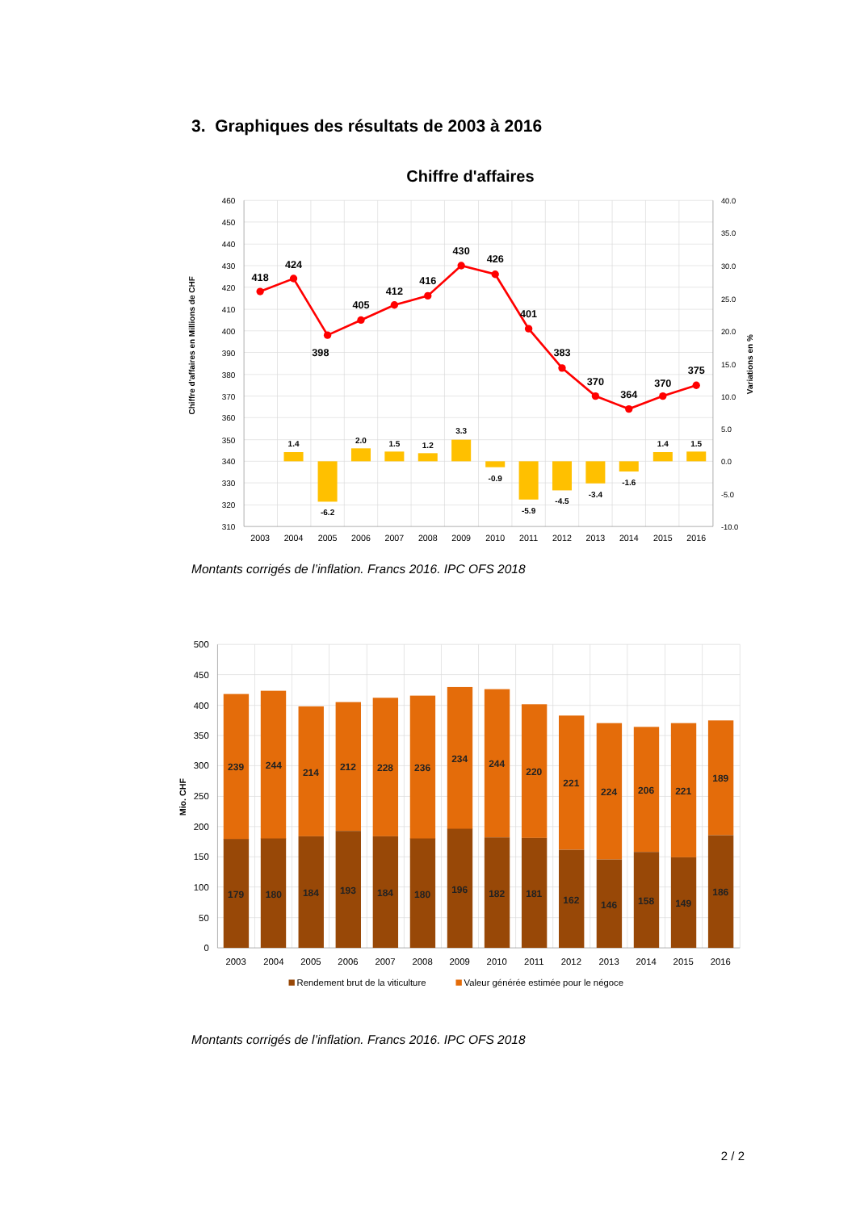3. Graphiques des résultats de 2003 à 2016
Chiffre d'affaires
418
424
398
405
412
416
430
426
401
383
370
364
370
375
1.4
-6.2
2.0
1.5
1.2
3.3
-0.9
-5.9
-4.5
-3.4
-1.6
1.4
1.5
460
450
440
430
420
410
400
390
380
370
360
350
340
330
320
310
40.0
35.0
30.0
25.0
20.0
15.0
10.0
5.0
0.0
-5.0
-10.0
2003
2004
2005
2006
2007
2008
2009
2010
2011
2012
2013
2014
2015
2016
Chiffre d'affaires en Millions de CHF
Variations en %
Montants corrigés de l’inflation. Francs 2016. IPC OFS 2018
239
244
214
212
228
236
234
244
220
221
224
206
221
189
179
180
184
193
184
180
196
182
181
162
146
158
149
186
500
450
400
350
300
250
200
150
100
50
0
2003
2004
2005
2006
2007
2008
2009
2010
2011
2012
2013
2014
2015
2016
Mio. CHF
Rendement brut de la viticulture
Valeur générée estimée pour le négoce
Montants corrigés de l’inflation. Francs 2016. IPC OFS 2018
2 / 2